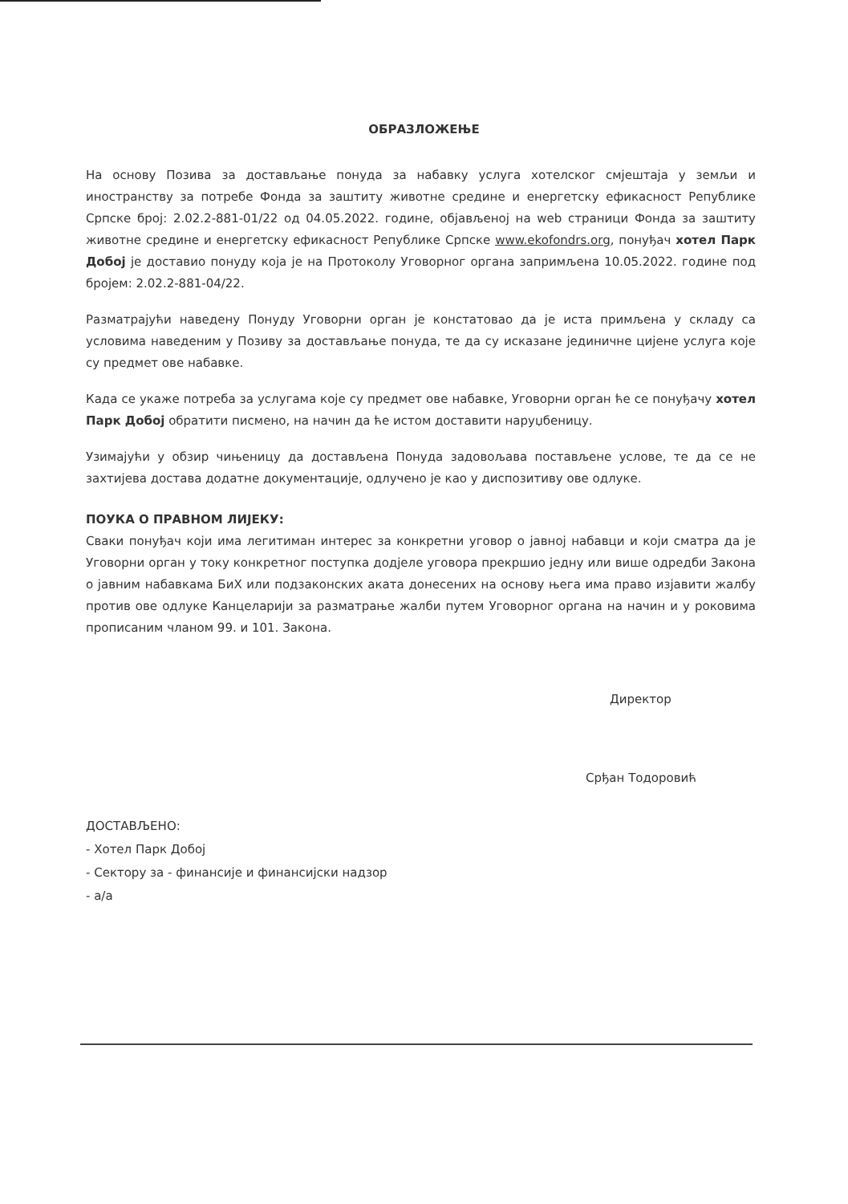ОБРАЗЛОЖЕЊЕ
На основу Позива за достављање понуда за набавку услуга хотелског смјештаја у земљи и иностранству за потребе Фонда за заштиту животне средине и енергетску ефикасност Републике Српске број: 2.02.2-881-01/22 од 04.05.2022. године, објављеној на web страници Фонда за заштиту животне средине и енергетску ефикасност Републике Српске www.ekofondrs.org, понуђач хотел Парк Добој је доставио понуду која је на Протоколу Уговорног органа запримљена 10.05.2022. године под бројем: 2.02.2-881-04/22.
Разматрајући наведену Понуду Уговорни орган је констатовао да је иста примљена у складу са условима наведеним у Позиву за достављање понуда, те да су исказане јединичне цијене услуга које су предмет ове набавке.
Када се укаже потреба за услугама које су предмет ове набавке, Уговорни орган ће се понуђачу хотел Парк Добој обратити писмено, на начин да ће истом доставити наруџбеницу.
Узимајући у обзир чињеницу да достављена Понуда задовољава постављене услове, те да се не захтијева достава додатне документације, одлучено је као у диспозитиву ове одлуке.
ПОУКА О ПРАВНОМ ЛИЈЕКУ:
Сваки понуђач који има легитиман интерес за конкретни уговор о јавној набавци и који сматра да је Уговорни орган у току конкретног поступка додјеле уговора прекршио једну или више одредби Закона о јавним набавкама БиХ или подзаконских аката донесених на основу њега има право изјавити жалбу против ове одлуке Канцеларији за разматрање жалби путем Уговорног органа на начин и у роковима прописаним чланом 99. и 101. Закона.
Директор
Срђан Тодоровић
ДОСТАВЉЕНО:
- Хотел Парк Добој
- Сектору за - финансије и финансијски надзор
- а/а